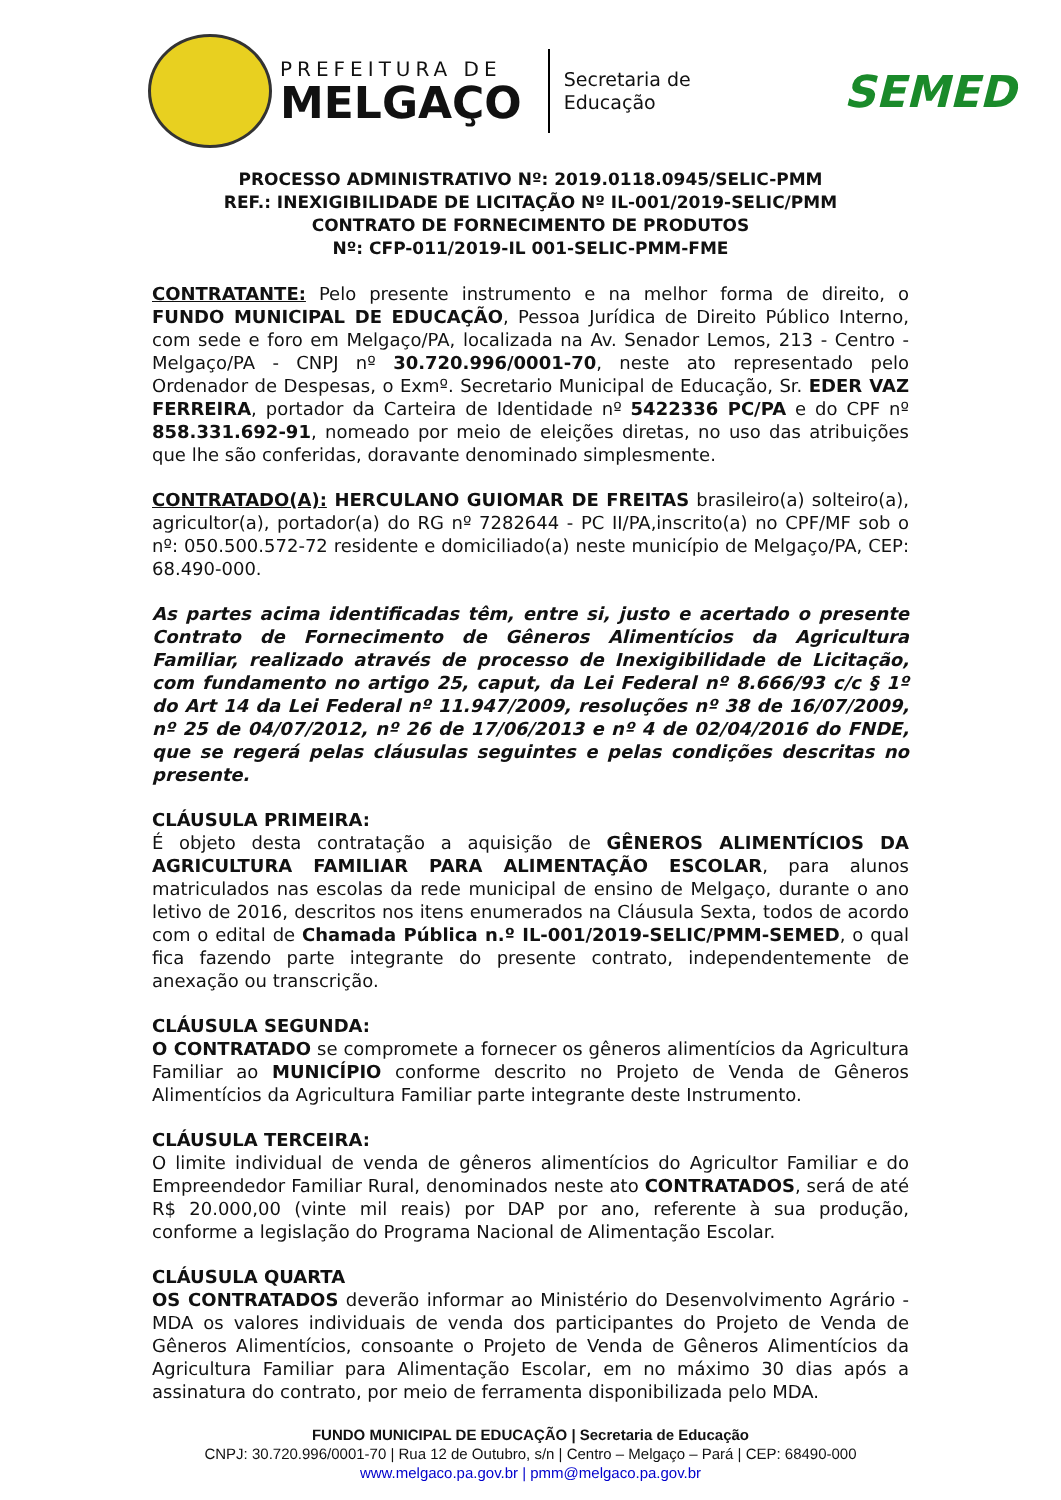PREFEITURA DE
MELGAÇO
Secretaria de
Educação
SEMED
PROCESSO ADMINISTRATIVO Nº: 2019.0118.0945/SELIC-PMM
REF.: INEXIGIBILIDADE DE LICITAÇÃO Nº IL-001/2019-SELIC/PMM
CONTRATO DE FORNECIMENTO DE PRODUTOS
Nº: CFP-011/2019-IL 001-SELIC-PMM-FME
CONTRATANTE: Pelo presente instrumento e na melhor forma de direito, o FUNDO MUNICIPAL DE EDUCAÇÃO, Pessoa Jurídica de Direito Público Interno, com sede e foro em Melgaço/PA, localizada na Av. Senador Lemos, 213 - Centro - Melgaço/PA - CNPJ nº 30.720.996/0001-70, neste ato representado pelo Ordenador de Despesas, o Exmº. Secretario Municipal de Educação, Sr. EDER VAZ FERREIRA, portador da Carteira de Identidade nº 5422336 PC/PA e do CPF nº 858.331.692-91, nomeado por meio de eleições diretas, no uso das atribuições que lhe são conferidas, doravante denominado simplesmente.
CONTRATADO(A): HERCULANO GUIOMAR DE FREITAS brasileiro(a) solteiro(a), agricultor(a), portador(a) do RG nº 7282644 - PC II/PA,inscrito(a) no CPF/MF sob o nº: 050.500.572-72 residente e domiciliado(a) neste município de Melgaço/PA, CEP: 68.490-000.
As partes acima identificadas têm, entre si, justo e acertado o presente Contrato de Fornecimento de Gêneros Alimentícios da Agricultura Familiar, realizado através de processo de Inexigibilidade de Licitação, com fundamento no artigo 25, caput, da Lei Federal nº 8.666/93 c/c § 1º do Art 14 da Lei Federal nº 11.947/2009, resoluções nº 38 de 16/07/2009, nº 25 de 04/07/2012, nº 26 de 17/06/2013 e nº 4 de 02/04/2016 do FNDE, que se regerá pelas cláusulas seguintes e pelas condições descritas no presente.
CLÁUSULA PRIMEIRA:
É objeto desta contratação a aquisição de GÊNEROS ALIMENTÍCIOS DA AGRICULTURA FAMILIAR PARA ALIMENTAÇÃO ESCOLAR, para alunos matriculados nas escolas da rede municipal de ensino de Melgaço, durante o ano letivo de 2016, descritos nos itens enumerados na Cláusula Sexta, todos de acordo com o edital de Chamada Pública n.º IL-001/2019-SELIC/PMM-SEMED, o qual fica fazendo parte integrante do presente contrato, independentemente de anexação ou transcrição.
CLÁUSULA SEGUNDA:
O CONTRATADO se compromete a fornecer os gêneros alimentícios da Agricultura Familiar ao MUNICÍPIO conforme descrito no Projeto de Venda de Gêneros Alimentícios da Agricultura Familiar parte integrante deste Instrumento.
CLÁUSULA TERCEIRA:
O limite individual de venda de gêneros alimentícios do Agricultor Familiar e do Empreendedor Familiar Rural, denominados neste ato CONTRATADOS, será de até R$ 20.000,00 (vinte mil reais) por DAP por ano, referente à sua produção, conforme a legislação do Programa Nacional de Alimentação Escolar.
CLÁUSULA QUARTA
OS CONTRATADOS deverão informar ao Ministério do Desenvolvimento Agrário - MDA os valores individuais de venda dos participantes do Projeto de Venda de Gêneros Alimentícios, consoante o Projeto de Venda de Gêneros Alimentícios da Agricultura Familiar para Alimentação Escolar, em no máximo 30 dias após a assinatura do contrato, por meio de ferramenta disponibilizada pelo MDA.
FUNDO MUNICIPAL DE EDUCAÇÃO | Secretaria de Educação
CNPJ: 30.720.996/0001-70 | Rua 12 de Outubro, s/n | Centro – Melgaço – Pará | CEP: 68490-000
www.melgaco.pa.gov.br | pmm@melgaco.pa.gov.br